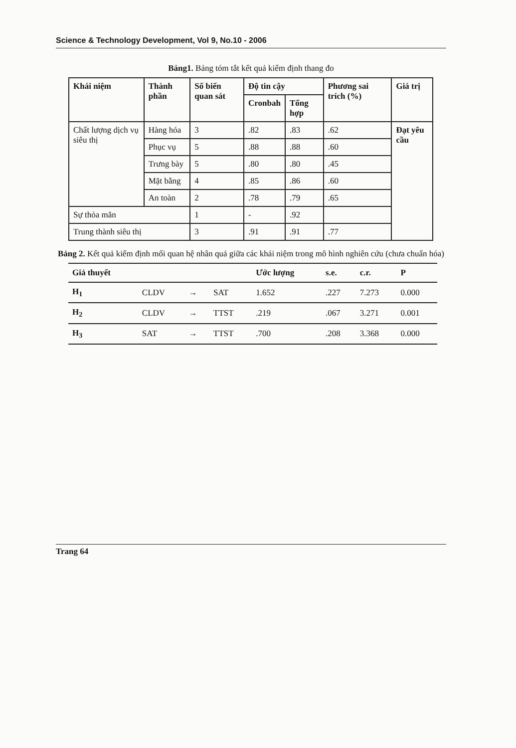Science & Technology Development, Vol 9, No.10 - 2006
Bảng1. Bảng tóm tắt kết quả kiểm định thang đo
| Khái niệm | Thành phần | Số biến quan sát | Độ tin cậy | | Phương sai trích (%) | Giá trị |
| --- | --- | --- | --- | --- | --- | --- |
| | | | Cronbah | Tổng hợp | | |
| Chất lượng dịch vụ siêu thị | Hàng hóa | 3 | .82 | .83 | .62 | Đạt yêu cầu |
| | Phục vụ | 5 | .88 | .88 | .60 | |
| | Trưng bày | 5 | .80 | .80 | .45 | |
| | Mặt bằng | 4 | .85 | .86 | .60 | |
| | An toàn | 2 | .78 | .79 | .65 | |
| Sự thỏa mãn | | 1 | - | .92 | | |
| Trung thành siêu thị | | 3 | .91 | .91 | .77 | |
Bảng 2. Kết quả kiểm định mối quan hệ nhân quả giữa các khái niệm trong mô hình nghiên cứu (chưa chuẩn hóa)
| Giả thuyết | | | | Ước lượng | s.e. | c.r. | P |
| --- | --- | --- | --- | --- | --- | --- | --- |
| H<sub>1</sub> | CLDV | → | SAT | 1.652 | .227 | 7.273 | 0.000 |
| H<sub>2</sub> | CLDV | → | TTST | .219 | .067 | 3.271 | 0.001 |
| H<sub>3</sub> | SAT | → | TTST | .700 | .208 | 3.368 | 0.000 |
Trang 64